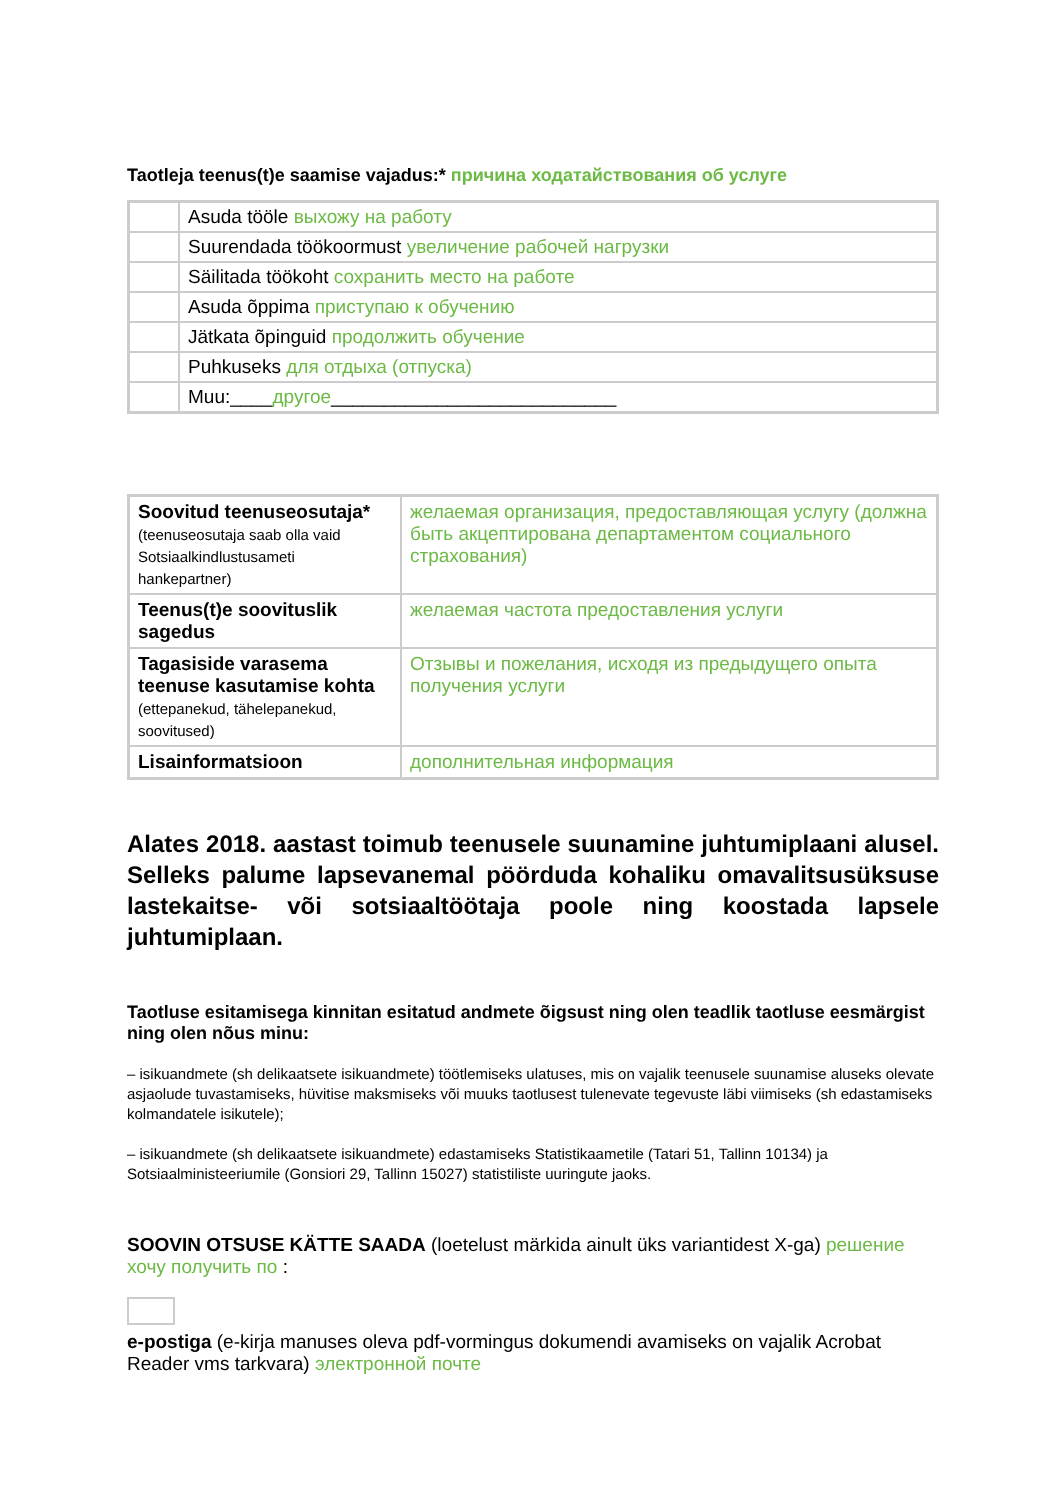Taotleja teenus(t)e saamise vajadus:* причина ходатайствования об услуге
| | Asuda tööle выхожу на работу |
| | Suurendada töökoormust увеличение рабочей нагрузки |
| | Säilitada töökoht сохранить место на работе |
| | Asuda õppima приступаю к обучению |
| | Jätkata õpinguid продолжить обучение |
| | Puhkuseks для отдыха (отпуска) |
| | Muu:____ другое ___________________________ |
| Soovitud teenuseosutaja* (teenuseosutaja saab olla vaid Sotsiaalkindlustusameti hankepartner) | желаемая организация, предоставляющая услугу (должна быть акцептирована департаментом социального страхования) |
| Teenus(t)e soovituslik sagedus | желаемая частота предоставления услуги |
| Tagasiside varasema teenuse kasutamise kohta (ettepanekud, tähelepanekud, soovitused) | Отзывы и пожелания, исходя из предыдущего опыта получения услуги |
| Lisainformatsioon | дополнительная информация |
Alates 2018. aastast toimub teenusele suunamine juhtumiplaani alusel. Selleks palume lapsevanemal pöörduda kohaliku omavalitsusüksuse lastekaitse- või sotsiaaltöötaja poole ning koostada lapsele juhtumiplaan.
Taotluse esitamisega kinnitan esitatud andmete õigsust ning olen teadlik taotluse eesmärgist ning olen nõus minu:
– isikuandmete (sh delikaatsete isikuandmete) töötlemiseks ulatuses, mis on vajalik teenusele suunamise aluseks olevate asjaolude tuvastamiseks, hüvitise maksmiseks või muuks taotlusest tulenevate tegevuste läbi viimiseks (sh edastamiseks kolmandatele isikutele);
– isikuandmete (sh delikaatsete isikuandmete) edastamiseks Statistikaametile (Tatari 51, Tallinn 10134) ja Sotsiaalministeeriumile (Gonsiori 29, Tallinn 15027) statistiliste uuringute jaoks.
SOOVIN OTSUSE KÄTTE SAADA (loetelust märkida ainult üks variantidest X-ga) решение хочу получить по :
e-postiga (e-kirja manuses oleva pdf-vormingus dokumendi avamiseks on vajalik Acrobat Reader vms tarkvara) электронной почте